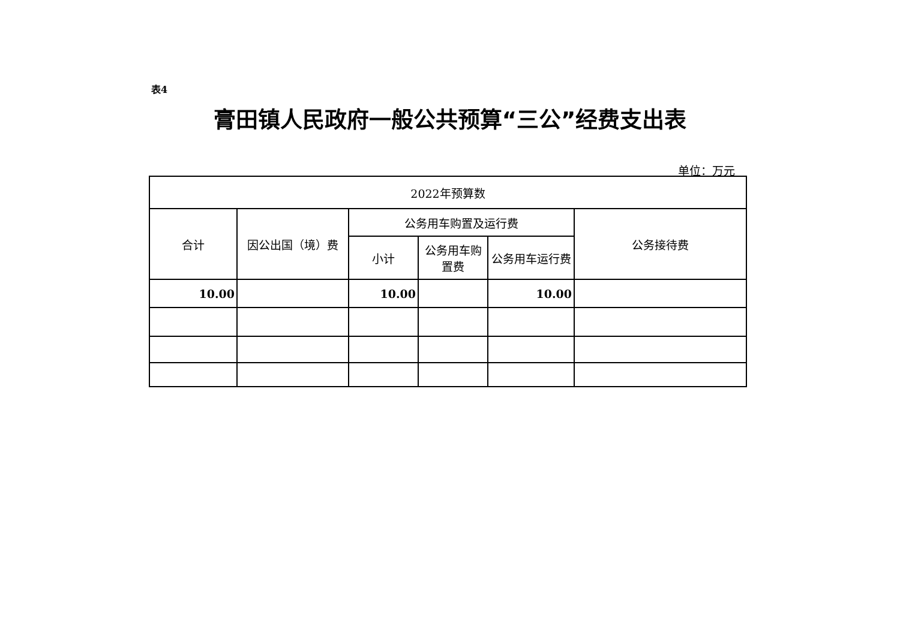表4
膏田镇人民政府一般公共预算“三公”经费支出表
单位：万元
| 2022年预算数 | | | | | |
| --- | --- | --- | --- | --- | --- |
| 合计 | 因公出国（境）费 | 公务用车购置及运行费 | | | 公务接待费 |
| | | 小计 | 公务用车购置费 | 公务用车运行费 | |
| 10.00 | | 10.00 | | 10.00 | |